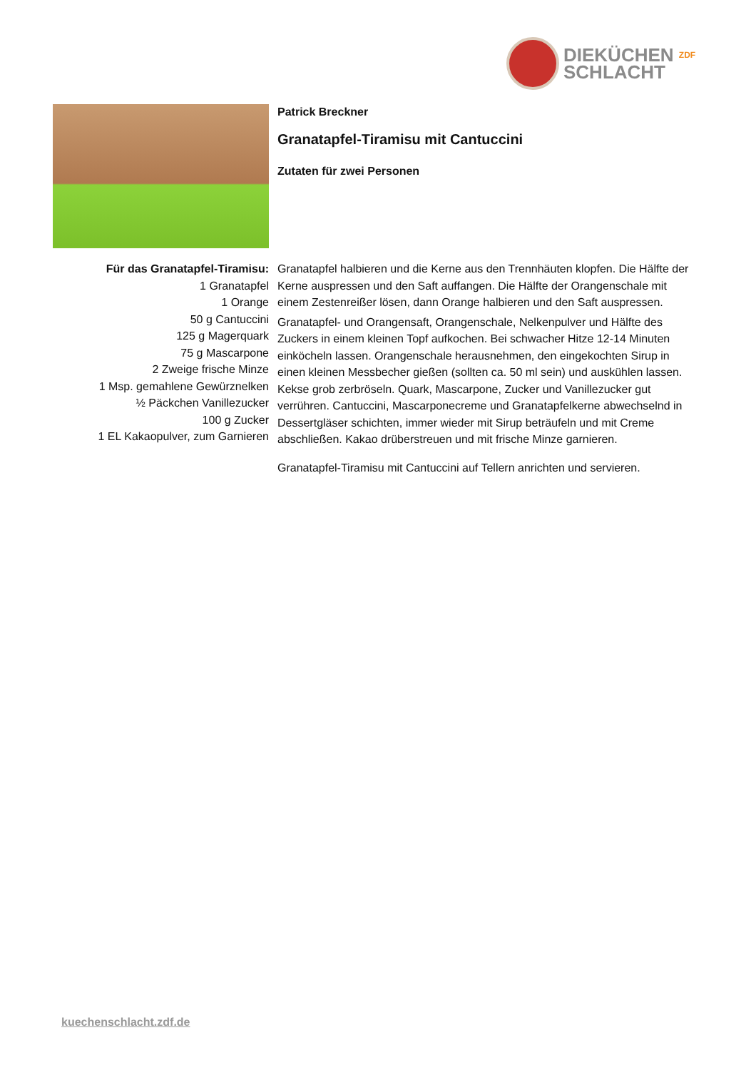DIEKÜCHEN ZDF
SCHLACHT
Patrick Breckner
Granatapfel-Tiramisu mit Cantuccini
Zutaten für zwei Personen
Für das Granatapfel-Tiramisu:
1 Granatapfel
1 Orange
50 g Cantuccini
125 g Magerquark
75 g Mascarpone
2 Zweige frische Minze
1 Msp. gemahlene Gewürznelken
½ Päckchen Vanillezucker
100 g Zucker
1 EL Kakaopulver, zum Garnieren
Granatapfel halbieren und die Kerne aus den Trennhäuten klopfen. Die Hälfte der Kerne auspressen und den Saft auffangen. Die Hälfte der Orangenschale mit einem Zestenreißer lösen, dann Orange halbieren und den Saft auspressen.
Granatapfel- und Orangensaft, Orangenschale, Nelkenpulver und Hälfte des Zuckers in einem kleinen Topf aufkochen. Bei schwacher Hitze 12-14 Minuten einköcheln lassen. Orangenschale herausnehmen, den eingekochten Sirup in einen kleinen Messbecher gießen (sollten ca. 50 ml sein) und auskühlen lassen. Kekse grob zerbröseln. Quark, Mascarpone, Zucker und Vanillezucker gut verrühren. Cantuccini, Mascarponecreme und Granatapfelkerne abwechselnd in Dessertgläser schichten, immer wieder mit Sirup beträufeln und mit Creme abschließen. Kakao drüberstreuen und mit frische Minze garnieren.
Granatapfel-Tiramisu mit Cantuccini auf Tellern anrichten und servieren.
kuechenschlacht.zdf.de